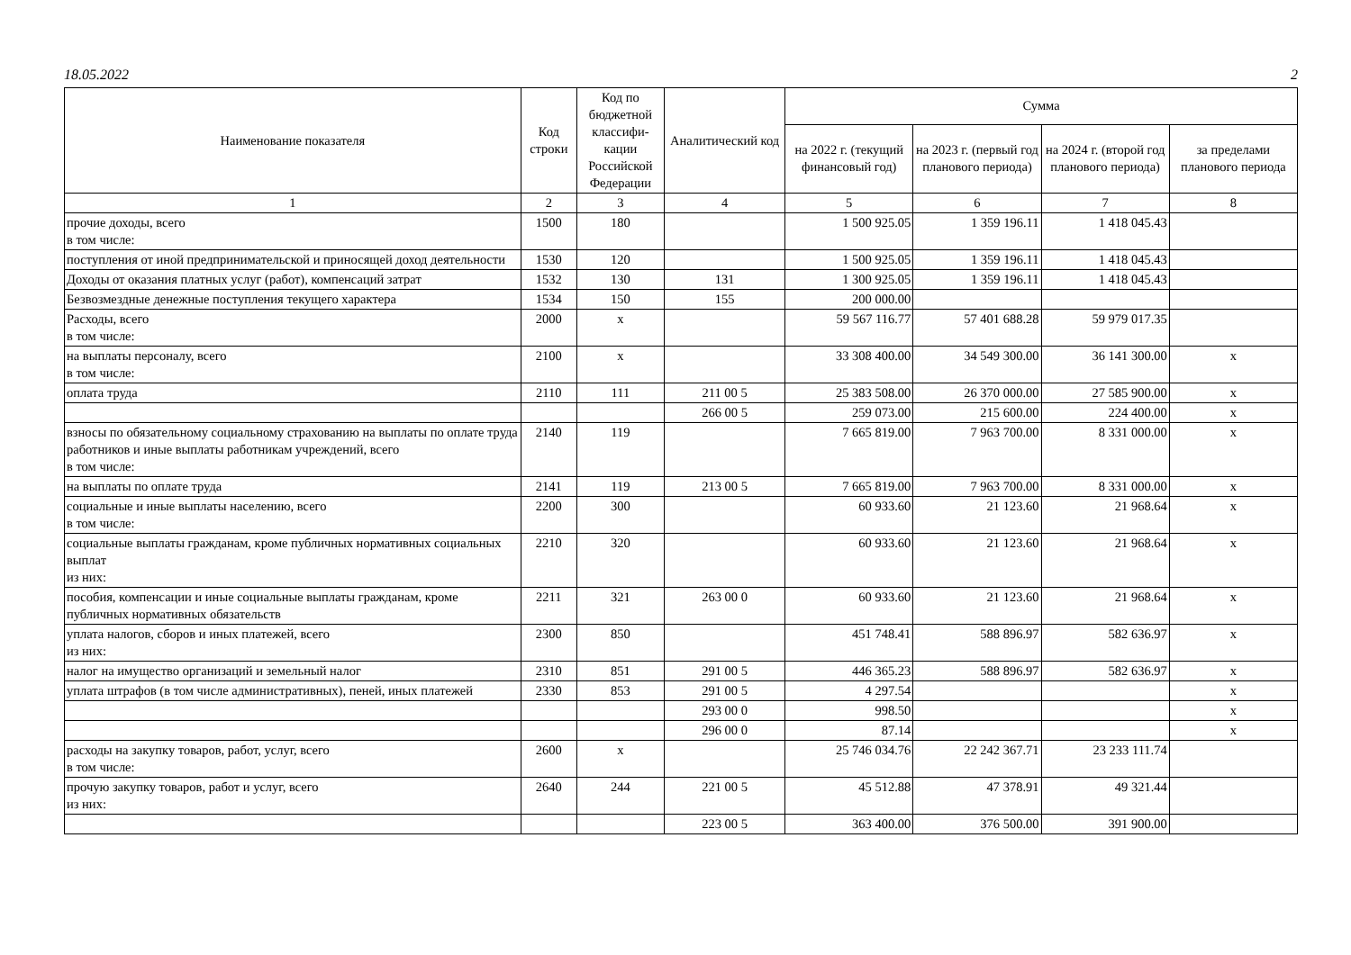18.05.2022 2
| Наименование показателя | Код строки | Код по бюджетной классифи-кации Российской Федерации | Аналитический код | Сумма | | | |
| --- | --- | --- | --- | --- | --- | --- | --- |
| | | | | на 2022 г. (текущий финансовый год) | на 2023 г. (первый год планового периода) | на 2024 г. (второй год планового периода) | за пределами планового периода |
| 1 | 2 | 3 | 4 | 5 | 6 | 7 | 8 |
| прочие доходы, всего в том числе: | 1500 | 180 | | 1 500 925.05 | 1 359 196.11 | 1 418 045.43 | |
| поступления от иной предпринимательской и приносящей доход деятельности | 1530 | 120 | | 1 500 925.05 | 1 359 196.11 | 1 418 045.43 | |
| Доходы от оказания платных услуг (работ), компенсаций затрат | 1532 | 130 | 131 | 1 300 925.05 | 1 359 196.11 | 1 418 045.43 | |
| Безвозмездные денежные поступления текущего характера | 1534 | 150 | 155 | 200 000.00 | | | |
| Расходы, всего в том числе: | 2000 | x | | 59 567 116.77 | 57 401 688.28 | 59 979 017.35 | |
| на выплаты персоналу, всего в том числе: | 2100 | x | | 33 308 400.00 | 34 549 300.00 | 36 141 300.00 | x |
| оплата труда | 2110 | 111 | 211 00 5 | 25 383 508.00 | 26 370 000.00 | 27 585 900.00 | x |
| | | | 266 00 5 | 259 073.00 | 215 600.00 | 224 400.00 | x |
| взносы по обязательному социальному страхованию на выплаты по оплате труда работников и иные выплаты работникам учреждений, всего в том числе: | 2140 | 119 | | 7 665 819.00 | 7 963 700.00 | 8 331 000.00 | x |
| на выплаты по оплате труда | 2141 | 119 | 213 00 5 | 7 665 819.00 | 7 963 700.00 | 8 331 000.00 | x |
| социальные и иные выплаты населению, всего в том числе: | 2200 | 300 | | 60 933.60 | 21 123.60 | 21 968.64 | x |
| социальные выплаты гражданам, кроме публичных нормативных социальных выплат из них: | 2210 | 320 | | 60 933.60 | 21 123.60 | 21 968.64 | x |
| пособия, компенсации и иные социальные выплаты гражданам, кроме публичных нормативных обязательств | 2211 | 321 | 263 00 0 | 60 933.60 | 21 123.60 | 21 968.64 | x |
| уплата налогов, сборов и иных платежей, всего из них: | 2300 | 850 | | 451 748.41 | 588 896.97 | 582 636.97 | x |
| налог на имущество организаций и земельный налог | 2310 | 851 | 291 00 5 | 446 365.23 | 588 896.97 | 582 636.97 | x |
| уплата штрафов (в том числе административных), пеней, иных платежей | 2330 | 853 | 291 00 5 | 4 297.54 | | | x |
| | | | 293 00 0 | 998.50 | | | x |
| | | | 296 00 0 | 87.14 | | | x |
| расходы на закупку товаров, работ, услуг, всего в том числе: | 2600 | x | | 25 746 034.76 | 22 242 367.71 | 23 233 111.74 | |
| прочую закупку товаров, работ и услуг, всего из них: | 2640 | 244 | 221 00 5 | 45 512.88 | 47 378.91 | 49 321.44 | |
| | | | 223 00 5 | 363 400.00 | 376 500.00 | 391 900.00 | |